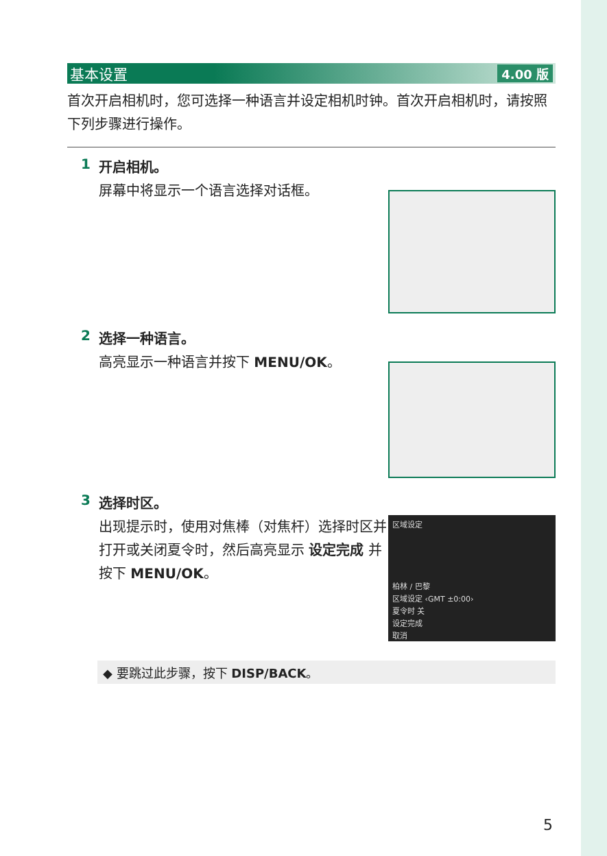基本设置 4.00 版
首次开启相机时，您可选择一种语言并设定相机时钟。首次开启相机时，请按照下列步骤进行操作。
1
开启相机。
屏幕中将显示一个语言选择对话框。
2
选择一种语言。
高亮显示一种语言并按下 MENU/OK。
3
选择时区。
出现提示时，使用对焦棒（对焦杆）选择时区并打开或关闭夏令时，然后高亮显示 设定完成 并按下 MENU/OK。
区域设定
柏林 / 巴黎
区域设定 ‹GMT ±0:00›
夏令时 关
设定完成
取消
◆ 要跳过此步骤，按下 DISP/BACK。
5